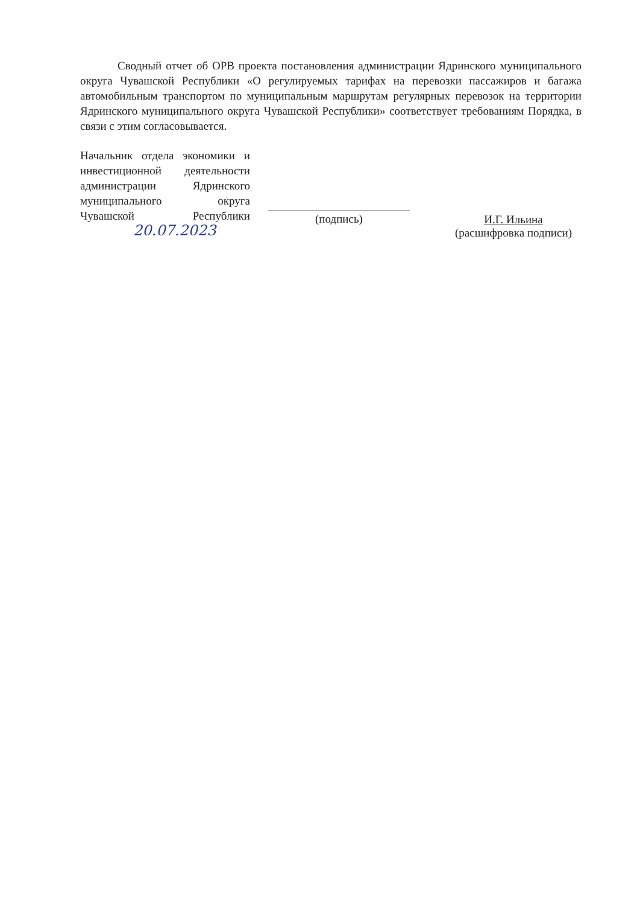Сводный отчет об ОРВ проекта постановления администрации Ядринского муниципального округа Чувашской Республики «О регулируемых тарифах на перевозки пассажиров и багажа автомобильным транспортом по муниципальным маршрутам регулярных перевозок на территории Ядринского муниципального округа Чувашской Республики» соответствует требованиям Порядка, в связи с этим согласовывается.
Начальник отдела экономики и инвестиционной деятельности администрации Ядринского муниципального округа Чувашской Республики
20.07.2023
(подпись) И.Г. Ильина
(расшифровка подписи)